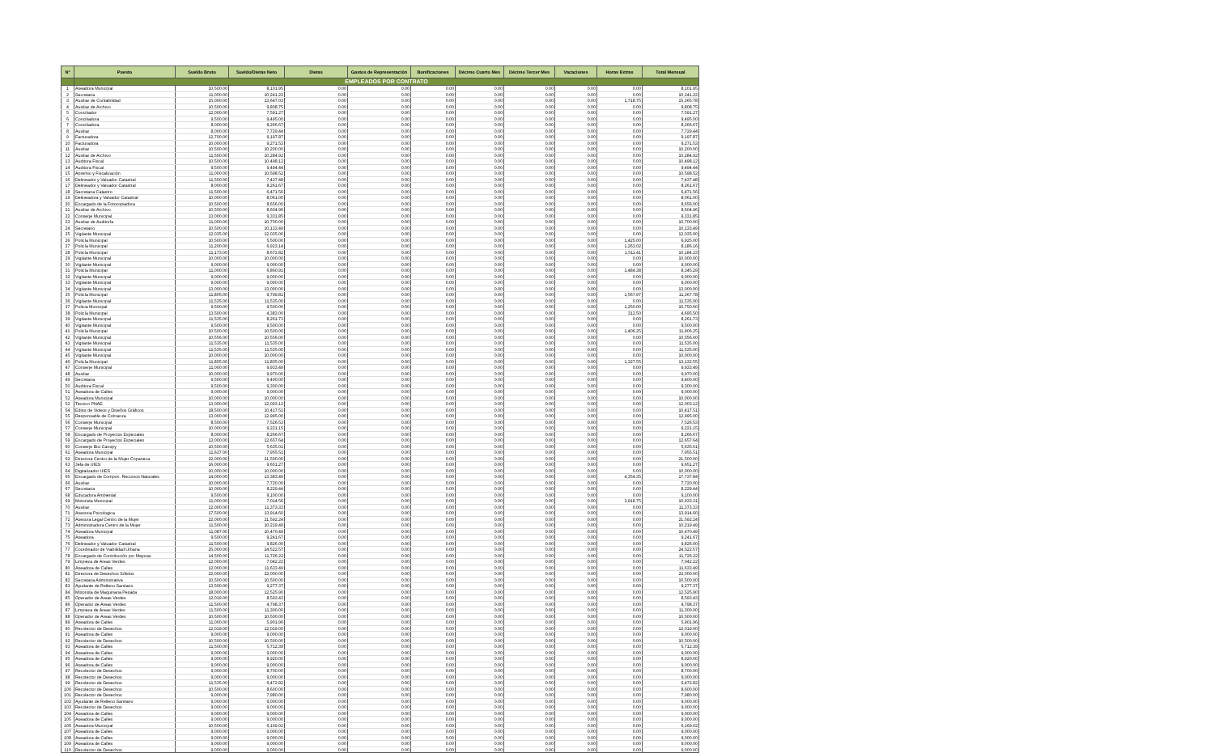| N° | Puesto | Sueldo Bruto | Sueldo/Dietas Neto | Dietas | Gastos de Representación | Bonificaciones | Décimo Cuarto Mes | Décimo Tercer Mes | Vacaciones | Horas Extras | Total Mensual |
| --- | --- | --- | --- | --- | --- | --- | --- | --- | --- | --- | --- |
| | EMPLEADOS POR CONTRATO | | | | | | | | | | |
| 1 | Aseadora Municipal | 10,500.00 | 8,101.95 | 0.00 | 0.00 | 0.00 | 0.00 | 0.00 | 0.00 | 0.00 | 8,101.95 |
| 2 | Secretaria | 11,000.00 | 10,241.22 | 0.00 | 0.00 | 0.00 | 0.00 | 0.00 | 0.00 | 0.00 | 10,241.22 |
| 3 | Auxiliar de Contabilidad | 15,000.00 | 13,647.03 | 0.00 | 0.00 | 0.00 | 0.00 | 0.00 | 0.00 | 1,718.75 | 15,365.78 |
| 4 | Auxiliar de Archivo | 10,500.00 | 9,808.75 | 0.00 | 0.00 | 0.00 | 0.00 | 0.00 | 0.00 | 0.00 | 9,808.75 |
| 5 | Conciliador | 12,000.00 | 7,591.27 | 0.00 | 0.00 | 0.00 | 0.00 | 0.00 | 0.00 | 0.00 | 7,591.27 |
| 6 | Conciliadora | 9,500.00 | 9,495.00 | 0.00 | 0.00 | 0.00 | 0.00 | 0.00 | 0.00 | 0.00 | 9,495.00 |
| 7 | Conciliadora | 8,000.00 | 8,266.67 | 0.00 | 0.00 | 0.00 | 0.00 | 0.00 | 0.00 | 0.00 | 8,266.67 |
| 8 | Auxiliar | 8,000.00 | 7,729.44 | 0.00 | 0.00 | 0.00 | 0.00 | 0.00 | 0.00 | 0.00 | 7,729.44 |
| 9 | Facturadora | 12,700.00 | 9,197.87 | 0.00 | 0.00 | 0.00 | 0.00 | 0.00 | 0.00 | 0.00 | 9,197.87 |
| 10 | Facturadora | 10,000.00 | 9,271.53 | 0.00 | 0.00 | 0.00 | 0.00 | 0.00 | 0.00 | 0.00 | 9,271.53 |
| 11 | Auxiliar | 10,500.00 | 10,200.00 | 0.00 | 0.00 | 0.00 | 0.00 | 0.00 | 0.00 | 0.00 | 10,200.00 |
| 12 | Auxiliar de Archivo | 11,500.00 | 10,284.92 | 0.00 | 0.00 | 0.00 | 0.00 | 0.00 | 0.00 | 0.00 | 10,284.92 |
| 13 | Auditora Fiscal | 10,500.00 | 10,498.12 | 0.00 | 0.00 | 0.00 | 0.00 | 0.00 | 0.00 | 0.00 | 10,498.12 |
| 14 | Auditora Fiscal | 9,500.00 | 9,494.44 | 0.00 | 0.00 | 0.00 | 0.00 | 0.00 | 0.00 | 0.00 | 9,494.44 |
| 15 | Apremio y Fiscalización | 11,000.00 | 10,598.52 | 0.00 | 0.00 | 0.00 | 0.00 | 0.00 | 0.00 | 0.00 | 10,598.52 |
| 16 | Delineador y Valuador Catastral | 11,500.00 | 7,437.48 | 0.00 | 0.00 | 0.00 | 0.00 | 0.00 | 0.00 | 0.00 | 7,437.48 |
| 17 | Delineador y Valuador Catastral | 8,000.00 | 8,261.67 | 0.00 | 0.00 | 0.00 | 0.00 | 0.00 | 0.00 | 0.00 | 8,261.67 |
| 18 | Secretaria Catastro | 11,500.00 | 6,471.56 | 0.00 | 0.00 | 0.00 | 0.00 | 0.00 | 0.00 | 0.00 | 6,471.56 |
| 19 | Delineadora y Valuador Catastral | 10,000.00 | 8,061.00 | 0.00 | 0.00 | 0.00 | 0.00 | 0.00 | 0.00 | 0.00 | 8,061.00 |
| 20 | Encargado de la Fotocopiadora | 10,500.00 | 8,656.00 | 0.00 | 0.00 | 0.00 | 0.00 | 0.00 | 0.00 | 0.00 | 8,656.00 |
| 21 | Auxiliar de Archivo | 10,500.00 | 8,604.96 | 0.00 | 0.00 | 0.00 | 0.00 | 0.00 | 0.00 | 0.00 | 8,604.96 |
| 22 | Conserje Municipal | 13,000.00 | 9,331.85 | 0.00 | 0.00 | 0.00 | 0.00 | 0.00 | 0.00 | 0.00 | 9,331.85 |
| 23 | Auxiliar de Auditoría | 11,000.00 | 10,700.00 | 0.00 | 0.00 | 0.00 | 0.00 | 0.00 | 0.00 | 0.00 | 10,700.00 |
| 24 | Secretario | 10,500.00 | 10,133.49 | 0.00 | 0.00 | 0.00 | 0.00 | 0.00 | 0.00 | 0.00 | 10,133.49 |
| 25 | Vigilante Municipal | 12,035.00 | 12,035.00 | 0.00 | 0.00 | 0.00 | 0.00 | 0.00 | 0.00 | 0.00 | 12,035.00 |
| 26 | Policía Municipal | 10,500.00 | 5,500.00 | 0.00 | 0.00 | 0.00 | 0.00 | 0.00 | 0.00 | 1,425.00 | 6,925.00 |
| 27 | Policía Municipal | 11,200.00 | 6,923.14 | 0.00 | 0.00 | 0.00 | 0.00 | 0.00 | 0.00 | 1,263.02 | 8,186.16 |
| 28 | Policía Municipal | 11,173.00 | 8,672.82 | 0.00 | 0.00 | 0.00 | 0.00 | 0.00 | 0.00 | 1,511.41 | 10,184.23 |
| 29 | Vigilante Municipal | 10,000.00 | 10,000.00 | 0.00 | 0.00 | 0.00 | 0.00 | 0.00 | 0.00 | 0.00 | 10,000.00 |
| 30 | Vigilante Municipal | 9,000.00 | 9,000.00 | 0.00 | 0.00 | 0.00 | 0.00 | 0.00 | 0.00 | 0.00 | 9,000.00 |
| 31 | Policía Municipal | 11,000.00 | 6,860.91 | 0.00 | 0.00 | 0.00 | 0.00 | 0.00 | 0.00 | 1,484.38 | 8,345.29 |
| 32 | Vigilante Municipal | 9,000.00 | 9,000.00 | 0.00 | 0.00 | 0.00 | 0.00 | 0.00 | 0.00 | 0.00 | 9,000.00 |
| 33 | Vigilante Municipal | 9,000.00 | 9,000.00 | 0.00 | 0.00 | 0.00 | 0.00 | 0.00 | 0.00 | 0.00 | 9,000.00 |
| 34 | Vigilante Municipal | 13,000.00 | 13,000.00 | 0.00 | 0.00 | 0.00 | 0.00 | 0.00 | 0.00 | 0.00 | 13,000.00 |
| 35 | Policía Municipal | 11,805.00 | 9,799.81 | 0.00 | 0.00 | 0.00 | 0.00 | 0.00 | 0.00 | 1,567.97 | 11,367.78 |
| 36 | Vigilante Municipal | 11,535.00 | 11,535.00 | 0.00 | 0.00 | 0.00 | 0.00 | 0.00 | 0.00 | 0.00 | 11,535.00 |
| 37 | Policia Municipal | 9,500.00 | 9,500.00 | 0.00 | 0.00 | 0.00 | 0.00 | 0.00 | 0.00 | 1,250.00 | 10,750.00 |
| 38 | Policía Municipal | 13,500.00 | 4,383.00 | 0.00 | 0.00 | 0.00 | 0.00 | 0.00 | 0.00 | 312.50 | 4,695.50 |
| 39 | Vigilante Municipal | 11,535.00 | 8,261.73 | 0.00 | 0.00 | 0.00 | 0.00 | 0.00 | 0.00 | 0.00 | 8,261.73 |
| 40 | Vigilante Municipal | 9,500.00 | 9,500.00 | 0.00 | 0.00 | 0.00 | 0.00 | 0.00 | 0.00 | 0.00 | 9,500.00 |
| 41 | Policía Municipal | 10,500.00 | 10,500.00 | 0.00 | 0.00 | 0.00 | 0.00 | 0.00 | 0.00 | 1,406.25 | 11,906.25 |
| 42 | Vigilante Municipal | 10,556.00 | 10,556.00 | 0.00 | 0.00 | 0.00 | 0.00 | 0.00 | 0.00 | 0.00 | 10,556.00 |
| 43 | Vigilante Municipal | 11,535.00 | 11,535.00 | 0.00 | 0.00 | 0.00 | 0.00 | 0.00 | 0.00 | 0.00 | 11,535.00 |
| 44 | Vigilante Municipal | 11,535.00 | 11,535.00 | 0.00 | 0.00 | 0.00 | 0.00 | 0.00 | 0.00 | 0.00 | 11,535.00 |
| 45 | Vigilante Municipal | 10,000.00 | 10,000.00 | 0.00 | 0.00 | 0.00 | 0.00 | 0.00 | 0.00 | 0.00 | 10,000.00 |
| 46 | Policía Municipal | 11,805.00 | 11,805.00 | 0.00 | 0.00 | 0.00 | 0.00 | 0.00 | 0.00 | 1,327.55 | 13,132.55 |
| 47 | Conserje Municipal | 11,000.00 | 9,933.49 | 0.00 | 0.00 | 0.00 | 0.00 | 0.00 | 0.00 | 0.00 | 9,933.49 |
| 48 | Auxiliar | 10,000.00 | 9,970.00 | 0.00 | 0.00 | 0.00 | 0.00 | 0.00 | 0.00 | 0.00 | 9,970.00 |
| 49 | Secretaria | 9,500.00 | 9,400.00 | 0.00 | 0.00 | 0.00 | 0.00 | 0.00 | 0.00 | 0.00 | 9,400.00 |
| 50 | Auditora Fiscal | 9,500.00 | 9,300.00 | 0.00 | 0.00 | 0.00 | 0.00 | 0.00 | 0.00 | 0.00 | 9,300.00 |
| 51 | Aseadora de Calles | 9,000.00 | 9,000.00 | 0.00 | 0.00 | 0.00 | 0.00 | 0.00 | 0.00 | 0.00 | 9,000.00 |
| 52 | Aseadora Municipal | 10,000.00 | 10,000.00 | 0.00 | 0.00 | 0.00 | 0.00 | 0.00 | 0.00 | 0.00 | 10,000.00 |
| 53 | Tecnico PNAE | 13,000.00 | 12,003.12 | 0.00 | 0.00 | 0.00 | 0.00 | 0.00 | 0.00 | 0.00 | 12,003.12 |
| 54 | Editor de Videos y Diseños Gráficos | 18,500.00 | 10,417.51 | 0.00 | 0.00 | 0.00 | 0.00 | 0.00 | 0.00 | 0.00 | 10,417.51 |
| 55 | Responsable de Cobranza | 13,000.00 | 12,995.00 | 0.00 | 0.00 | 0.00 | 0.00 | 0.00 | 0.00 | 0.00 | 12,995.00 |
| 56 | Conserje Municipal | 8,500.00 | 7,526.53 | 0.00 | 0.00 | 0.00 | 0.00 | 0.00 | 0.00 | 0.00 | 7,526.53 |
| 57 | Conserje Municipal | 10,000.00 | 9,221.15 | 0.00 | 0.00 | 0.00 | 0.00 | 0.00 | 0.00 | 0.00 | 9,221.15 |
| 58 | Encargado de Proyectos Especiales | 8,000.00 | 8,266.67 | 0.00 | 0.00 | 0.00 | 0.00 | 0.00 | 0.00 | 0.00 | 8,266.67 |
| 59 | Encargado de Proyectos Especiales | 13,000.00 | 12,657.64 | 0.00 | 0.00 | 0.00 | 0.00 | 0.00 | 0.00 | 0.00 | 12,657.64 |
| 60 | Conserje Bici Canopy | 10,500.00 | 5,635.01 | 0.00 | 0.00 | 0.00 | 0.00 | 0.00 | 0.00 | 0.00 | 5,635.01 |
| 61 | Aseadora Municipal | 11,637.00 | 7,955.51 | 0.00 | 0.00 | 0.00 | 0.00 | 0.00 | 0.00 | 0.00 | 7,955.51 |
| 62 | Directora Centro de la Mujer Copaneca | 22,000.00 | 21,500.00 | 0.00 | 0.00 | 0.00 | 0.00 | 0.00 | 0.00 | 0.00 | 21,500.00 |
| 63 | Jefa de UIES | 16,000.00 | 9,651.27 | 0.00 | 0.00 | 0.00 | 0.00 | 0.00 | 0.00 | 0.00 | 9,651.27 |
| 64 | Digitalizador UIES | 10,000.00 | 10,000.00 | 0.00 | 0.00 | 0.00 | 0.00 | 0.00 | 0.00 | 0.00 | 10,000.00 |
| 65 | Encargado de Compon. Recursos Naturales | 14,000.00 | 13,383.49 | 0.00 | 0.00 | 0.00 | 0.00 | 0.00 | 0.00 | 4,354.35 | 17,737.84 |
| 66 | Auxiliar | 10,000.00 | 7,720.00 | 0.00 | 0.00 | 0.00 | 0.00 | 0.00 | 0.00 | 0.00 | 7,720.00 |
| 67 | Secretaria | 10,000.00 | 8,229.44 | 0.00 | 0.00 | 0.00 | 0.00 | 0.00 | 0.00 | 0.00 | 8,229.44 |
| 68 | Educadora Ambiental | 9,500.00 | 9,100.00 | 0.00 | 0.00 | 0.00 | 0.00 | 0.00 | 0.00 | 0.00 | 9,100.00 |
| 69 | Motorista Municipal | 11,000.00 | 7,014.56 | 0.00 | 0.00 | 0.00 | 0.00 | 0.00 | 0.00 | 3,918.75 | 10,933.31 |
| 70 | Auxiliar | 12,000.00 | 11,373.33 | 0.00 | 0.00 | 0.00 | 0.00 | 0.00 | 0.00 | 0.00 | 11,373.33 |
| 71 | Asesoria Psicologica | 17,500.00 | 13,914.60 | 0.00 | 0.00 | 0.00 | 0.00 | 0.00 | 0.00 | 0.00 | 13,914.60 |
| 72 | Asesora Legal Centro de la Mujer | 22,000.00 | 21,592.24 | 0.00 | 0.00 | 0.00 | 0.00 | 0.00 | 0.00 | 0.00 | 21,592.24 |
| 73 | Administradora Centro de la Mujer | 11,500.00 | 10,219.49 | 0.00 | 0.00 | 0.00 | 0.00 | 0.00 | 0.00 | 0.00 | 10,219.49 |
| 74 | Aseadora Municipal | 11,087.00 | 10,470.49 | 0.00 | 0.00 | 0.00 | 0.00 | 0.00 | 0.00 | 0.00 | 10,470.49 |
| 75 | Aseadora | 9,500.00 | 9,241.67 | 0.00 | 0.00 | 0.00 | 0.00 | 0.00 | 0.00 | 0.00 | 9,241.67 |
| 76 | Delineador y Valuador Catastral | 11,500.00 | 9,826.00 | 0.00 | 0.00 | 0.00 | 0.00 | 0.00 | 0.00 | 0.00 | 9,826.00 |
| 77 | Coordinador de Viabilidad Urbana | 25,000.00 | 24,522.57 | 0.00 | 0.00 | 0.00 | 0.00 | 0.00 | 0.00 | 0.00 | 24,522.57 |
| 78 | Encargado de Contribución por Mejoras | 14,500.00 | 11,726.22 | 0.00 | 0.00 | 0.00 | 0.00 | 0.00 | 0.00 | 0.00 | 11,726.22 |
| 79 | Limpieza de Areas Verdes | 12,000.00 | 7,042.22 | 0.00 | 0.00 | 0.00 | 0.00 | 0.00 | 0.00 | 0.00 | 7,042.22 |
| 80 | Aseadora de Calles | 12,000.00 | 11,633.49 | 0.00 | 0.00 | 0.00 | 0.00 | 0.00 | 0.00 | 0.00 | 11,633.49 |
| 81 | Directora de Desechos Sólidos | 22,000.00 | 22,000.00 | 0.00 | 0.00 | 0.00 | 0.00 | 0.00 | 0.00 | 0.00 | 22,000.00 |
| 82 | Secretaria Administrativa | 10,500.00 | 10,500.00 | 0.00 | 0.00 | 0.00 | 0.00 | 0.00 | 0.00 | 0.00 | 10,500.00 |
| 83 | Ayudante de Relleno Sanitario | 13,500.00 | 9,277.37 | 0.00 | 0.00 | 0.00 | 0.00 | 0.00 | 0.00 | 0.00 | 9,277.37 |
| 84 | Motorista de Maquinaria Pesada | 18,000.00 | 12,525.90 | 0.00 | 0.00 | 0.00 | 0.00 | 0.00 | 0.00 | 0.00 | 12,525.90 |
| 85 | Operador de Areas Verdes | 12,019.00 | 8,593.43 | 0.00 | 0.00 | 0.00 | 0.00 | 0.00 | 0.00 | 0.00 | 8,593.43 |
| 86 | Operador de Areas Verdes | 11,500.00 | 4,798.37 | 0.00 | 0.00 | 0.00 | 0.00 | 0.00 | 0.00 | 0.00 | 4,798.37 |
| 87 | Limpieza de Areas Verdes | 11,500.00 | 11,300.00 | 0.00 | 0.00 | 0.00 | 0.00 | 0.00 | 0.00 | 0.00 | 11,300.00 |
| 88 | Operador de Areas Verdes | 10,500.00 | 10,500.00 | 0.00 | 0.00 | 0.00 | 0.00 | 0.00 | 0.00 | 0.00 | 10,500.00 |
| 89 | Aseadora de Calles | 11,000.00 | 5,901.96 | 0.00 | 0.00 | 0.00 | 0.00 | 0.00 | 0.00 | 0.00 | 5,901.96 |
| 90 | Recolector de Desechos | 12,019.00 | 12,019.00 | 0.00 | 0.00 | 0.00 | 0.00 | 0.00 | 0.00 | 0.00 | 12,019.00 |
| 91 | Aseadora de Calles | 9,000.00 | 9,000.00 | 0.00 | 0.00 | 0.00 | 0.00 | 0.00 | 0.00 | 0.00 | 9,000.00 |
| 92 | Recolector de Desechos | 10,500.00 | 10,500.00 | 0.00 | 0.00 | 0.00 | 0.00 | 0.00 | 0.00 | 0.00 | 10,500.00 |
| 93 | Aseadora de Calles | 11,500.00 | 5,712.39 | 0.00 | 0.00 | 0.00 | 0.00 | 0.00 | 0.00 | 0.00 | 5,712.39 |
| 94 | Aseadora de Calles | 9,000.00 | 9,000.00 | 0.00 | 0.00 | 0.00 | 0.00 | 0.00 | 0.00 | 0.00 | 9,000.00 |
| 95 | Aseadora de Calles | 9,000.00 | 8,920.00 | 0.00 | 0.00 | 0.00 | 0.00 | 0.00 | 0.00 | 0.00 | 8,920.00 |
| 96 | Aseadora de Calles | 9,000.00 | 9,000.00 | 0.00 | 0.00 | 0.00 | 0.00 | 0.00 | 0.00 | 0.00 | 9,000.00 |
| 97 | Recolector de Desechos | 9,000.00 | 8,700.00 | 0.00 | 0.00 | 0.00 | 0.00 | 0.00 | 0.00 | 0.00 | 8,700.00 |
| 98 | Recolector de Desechos | 9,000.00 | 9,000.00 | 0.00 | 0.00 | 0.00 | 0.00 | 0.00 | 0.00 | 0.00 | 9,000.00 |
| 99 | Recolector de Desechos | 11,535.00 | 6,472.82 | 0.00 | 0.00 | 0.00 | 0.00 | 0.00 | 0.00 | 0.00 | 6,472.82 |
| 100 | Recolector de Desechos | 10,500.00 | 8,600.00 | 0.00 | 0.00 | 0.00 | 0.00 | 0.00 | 0.00 | 0.00 | 8,600.00 |
| 101 | Recolector de Desechos | 9,000.00 | 7,980.00 | 0.00 | 0.00 | 0.00 | 0.00 | 0.00 | 0.00 | 0.00 | 7,980.00 |
| 102 | Ayudante de Relleno Sanitario | 9,000.00 | 9,000.00 | 0.00 | 0.00 | 0.00 | 0.00 | 0.00 | 0.00 | 0.00 | 9,000.00 |
| 103 | Recolector de Desechos | 9,000.00 | 9,000.00 | 0.00 | 0.00 | 0.00 | 0.00 | 0.00 | 0.00 | 0.00 | 9,000.00 |
| 104 | Aseadora de Calles | 9,000.00 | 9,000.00 | 0.00 | 0.00 | 0.00 | 0.00 | 0.00 | 0.00 | 0.00 | 9,000.00 |
| 105 | Aseadora de Calles | 9,000.00 | 9,000.00 | 0.00 | 0.00 | 0.00 | 0.00 | 0.00 | 0.00 | 0.00 | 9,000.00 |
| 106 | Aseadora Municipal | 10,500.00 | 6,169.02 | 0.00 | 0.00 | 0.00 | 0.00 | 0.00 | 0.00 | 0.00 | 6,169.02 |
| 107 | Aseadora de Calles | 9,000.00 | 9,000.00 | 0.00 | 0.00 | 0.00 | 0.00 | 0.00 | 0.00 | 0.00 | 9,000.00 |
| 108 | Aseadora de Calles | 9,000.00 | 9,000.00 | 0.00 | 0.00 | 0.00 | 0.00 | 0.00 | 0.00 | 0.00 | 9,000.00 |
| 109 | Aseadora de Calles | 9,000.00 | 9,000.00 | 0.00 | 0.00 | 0.00 | 0.00 | 0.00 | 0.00 | 0.00 | 9,000.00 |
| 110 | Recolector de Desechos | 9,000.00 | 9,000.00 | 0.00 | 0.00 | 0.00 | 0.00 | 0.00 | 0.00 | 0.00 | 9,000.00 |